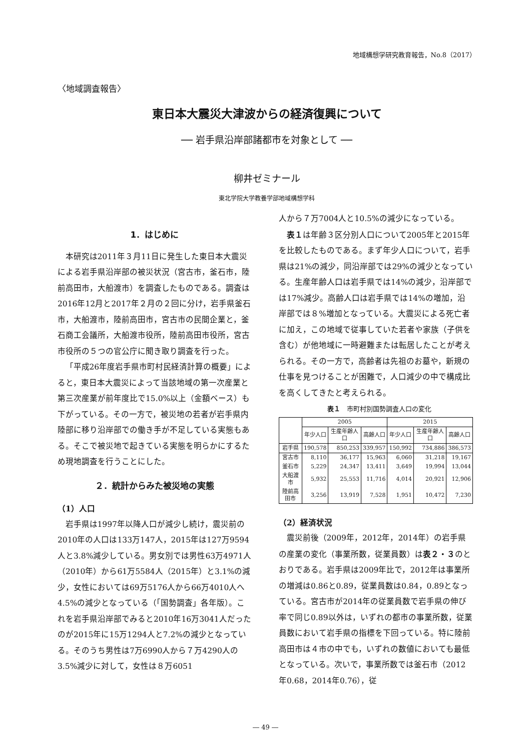地域構想学研究教育報告，No.8（2017）
〈地域調査報告〉
東日本大震災大津波からの経済復興について
── 岩手県沿岸部諸都市を対象として ──
柳井ゼミナール
東北学院大学教養学部地域構想学科
1．はじめに
本研究は2011年３月11日に発生した東日本大震災による岩手県沿岸部の被災状況（宮古市，釜石市，陸前高田市，大船渡市）を調査したものである。調査は2016年12月と2017年２月の２回に分け，岩手県釜石市，大船渡市，陸前高田市，宮古市の民間企業と，釜石商工会議所，大船渡市役所，陸前高田市役所，宮古市役所の５つの官公庁に聞き取り調査を行った。
「平成26年度岩手県市町村民経済計算の概要」によると，東日本大震災によって当該地域の第一次産業と第三次産業が前年度比で15.0%以上（金額ベース）も下がっている。その一方で，被災地の若者が岩手県内陸部に移り沿岸部での働き手が不足している実態もある。そこで被災地で起きている実態を明らかにするため現地調査を行うことにした。
２．統計からみた被災地の実態
（1）人口
岩手県は1997年以降人口が減少し続け，震災前の2010年の人口は133万147人，2015年は127万9594人と3.8%減少している。男女別では男性63万4971人（2010年）から61万5584人（2015年）と3.1%の減少，女性においては69万5176人から66万4010人へ4.5%の減少となっている（「国勢調査」各年版）。これを岩手県沿岸部でみると2010年16万3041人だったのが2015年に15万1294人と7.2%の減少となっている。そのうち男性は7万6990人から７万4290人の3.5%減少に対して，女性は８万6051
人から７万7004人と10.5%の減少になっている。
表１は年齢３区分別人口について2005年と2015年を比較したものである。まず年少人口について，岩手県は21%の減少，同沿岸部では29%の減少となっている。生産年齢人口は岩手県では14%の減少，沿岸部では17%減少。高齢人口は岩手県では14%の増加，沿岸部では８%増加となっている。大震災による死亡者に加え，この地域で従事していた若者や家族（子供を含む）が他地域に一時避難または転居したことが考えられる。その一方で，高齢者は先祖のお墓や，新規の仕事を見つけることが困難で，人口減少の中で構成比を高くしてきたと考えられる。
表１　市町村別国勢調査人口の変化
| | 2005 | | | 2015 | | |
| --- | --- | --- | --- | --- | --- | --- |
| | 年少人口 | 生産年齢人口 | 高齢人口 | 年少人口 | 生産年齢人口 | 高齢人口 |
| 岩手県 | 190,578 | 850,253 | 339,957 | 150,992 | 734,886 | 386,573 |
| 宮古市 | 8,110 | 36,177 | 15,963 | 6,060 | 31,218 | 19,167 |
| 釜石市 | 5,229 | 24,347 | 13,411 | 3,649 | 19,994 | 13,044 |
| 大船渡市 | 5,932 | 25,553 | 11,716 | 4,014 | 20,921 | 12,906 |
| 陸前高田市 | 3,256 | 13,919 | 7,528 | 1,951 | 10,472 | 7,230 |
（2）経済状況
震災前後（2009年，2012年，2014年）の岩手県の産業の変化（事業所数，従業員数）は表２・３のとおりである。岩手県は2009年比で，2012年は事業所の増減は0.86と0.89，従業員数は0.84，0.89となっている。宮古市が2014年の従業員数で岩手県の伸び率で同じ0.89以外は，いずれの都市の事業所数，従業員数において岩手県の指標を下回っている。特に陸前高田市は４市の中でも，いずれの数値においても最低となっている。次いで，事業所数では釜石市（2012年0.68，2014年0.76），従
― 49 ―